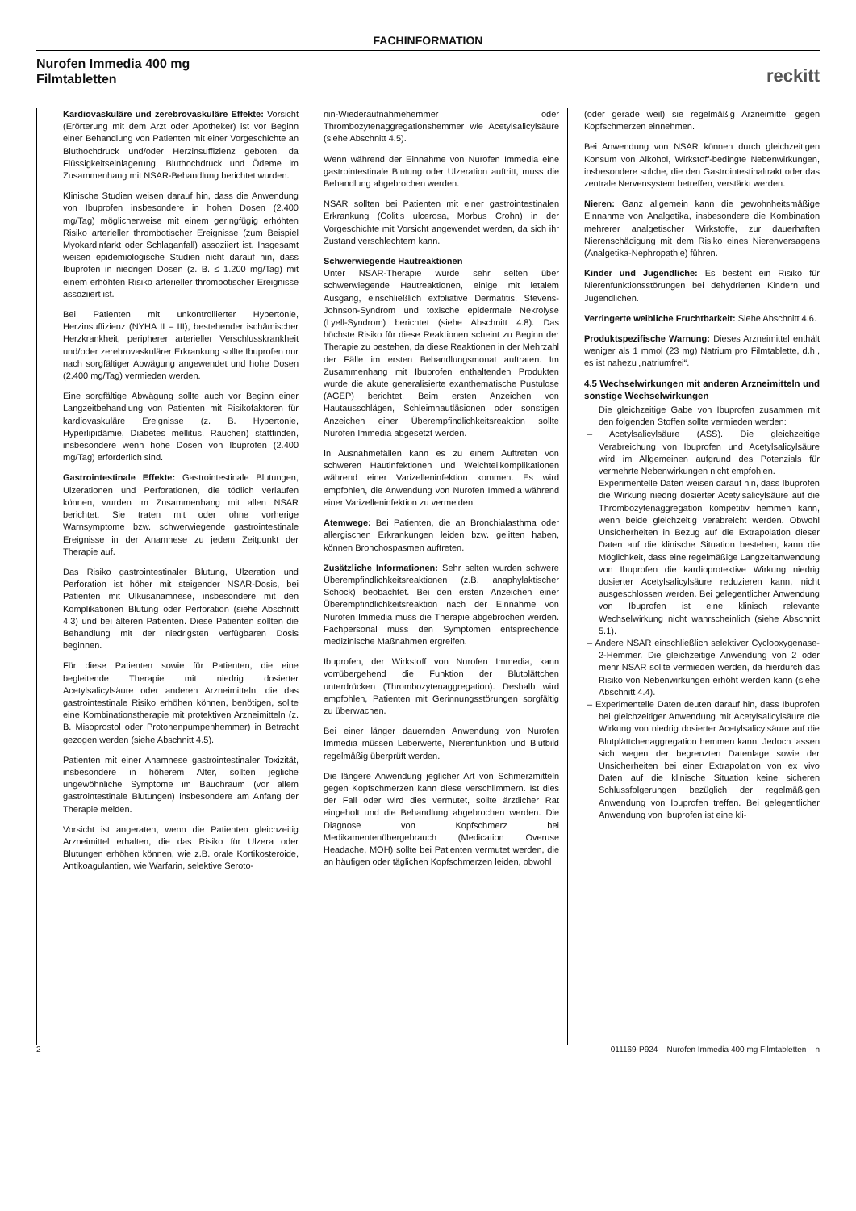FACHINFORMATION
Nurofen Immedia 400 mg
Filmtabletten
reckitt
Kardiovaskuläre und zerebrovaskuläre Effekte: Vorsicht (Erörterung mit dem Arzt oder Apotheker) ist vor Beginn einer Behandlung von Patienten mit einer Vorgeschichte an Bluthochdruck und/oder Herzinsuffizienz geboten, da Flüssigkeitseinlagerung, Bluthochdruck und Ödeme im Zusammenhang mit NSAR-Behandlung berichtet wurden.
Klinische Studien weisen darauf hin, dass die Anwendung von Ibuprofen insbesondere in hohen Dosen (2.400 mg/Tag) möglicherweise mit einem geringfügig erhöhten Risiko arterieller thrombotischer Ereignisse (zum Beispiel Myokardinfarkt oder Schlaganfall) assoziiert ist. Insgesamt weisen epidemiologische Studien nicht darauf hin, dass Ibuprofen in niedrigen Dosen (z. B. ≤ 1.200 mg/Tag) mit einem erhöhten Risiko arterieller thrombotischer Ereignisse assoziiert ist.
Bei Patienten mit unkontrollierter Hypertonie, Herzinsuffizienz (NYHA II – III), bestehender ischämischer Herzkrankheit, peripherer arterieller Verschlusskrankheit und/oder zerebrovaskulärer Erkrankung sollte Ibuprofen nur nach sorgfältiger Abwägung angewendet und hohe Dosen (2.400 mg/Tag) vermieden werden.
Eine sorgfältige Abwägung sollte auch vor Beginn einer Langzeitbehandlung von Patienten mit Risikofaktoren für kardiovaskuläre Ereignisse (z. B. Hypertonie, Hyperlipidämie, Diabetes mellitus, Rauchen) stattfinden, insbesondere wenn hohe Dosen von Ibuprofen (2.400 mg/Tag) erforderlich sind.
Gastrointestinale Effekte: Gastrointestinale Blutungen, Ulzerationen und Perforationen, die tödlich verlaufen können, wurden im Zusammenhang mit allen NSAR berichtet. Sie traten mit oder ohne vorherige Warnsymptome bzw. schwerwiegende gastrointestinale Ereignisse in der Anamnese zu jedem Zeitpunkt der Therapie auf.
Das Risiko gastrointestinaler Blutung, Ulzeration und Perforation ist höher mit steigender NSAR-Dosis, bei Patienten mit Ulkusanamnese, insbesondere mit den Komplikationen Blutung oder Perforation (siehe Abschnitt 4.3) und bei älteren Patienten. Diese Patienten sollten die Behandlung mit der niedrigsten verfügbaren Dosis beginnen.
Für diese Patienten sowie für Patienten, die eine begleitende Therapie mit niedrig dosierter Acetylsalicylsäure oder anderen Arzneimitteln, die das gastrointestinale Risiko erhöhen können, benötigen, sollte eine Kombinationstherapie mit protektiven Arzneimitteln (z. B. Misoprostol oder Protonenpumpenhemmer) in Betracht gezogen werden (siehe Abschnitt 4.5).
Patienten mit einer Anamnese gastrointestinaler Toxizität, insbesondere in höherem Alter, sollten jegliche ungewöhnliche Symptome im Bauchraum (vor allem gastrointestinale Blutungen) insbesondere am Anfang der Therapie melden.
Vorsicht ist angeraten, wenn die Patienten gleichzeitig Arzneimittel erhalten, die das Risiko für Ulzera oder Blutungen erhöhen können, wie z.B. orale Kortikosteroide, Antikoagulantien, wie Warfarin, selektive Seroto-
nin-Wiederaufnahmehemmer oder Thrombozytenaggregationshemmer wie Acetylsalicylsäure (siehe Abschnitt 4.5).
Wenn während der Einnahme von Nurofen Immedia eine gastrointestinale Blutung oder Ulzeration auftritt, muss die Behandlung abgebrochen werden.
NSAR sollten bei Patienten mit einer gastrointestinalen Erkrankung (Colitis ulcerosa, Morbus Crohn) in der Vorgeschichte mit Vorsicht angewendet werden, da sich ihr Zustand verschlechtern kann.
Schwerwiegende Hautreaktionen
Unter NSAR-Therapie wurde sehr selten über schwerwiegende Hautreaktionen, einige mit letalem Ausgang, einschließlich exfoliative Dermatitis, Stevens-Johnson-Syndrom und toxische epidermale Nekrolyse (Lyell-Syndrom) berichtet (siehe Abschnitt 4.8). Das höchste Risiko für diese Reaktionen scheint zu Beginn der Therapie zu bestehen, da diese Reaktionen in der Mehrzahl der Fälle im ersten Behandlungsmonat auftraten. Im Zusammenhang mit Ibuprofen enthaltenden Produkten wurde die akute generalisierte exanthematische Pustulose (AGEP) berichtet. Beim ersten Anzeichen von Hautausschlägen, Schleimhautläsionen oder sonstigen Anzeichen einer Überempfindlichkeitsreaktion sollte Nurofen Immedia abgesetzt werden.
In Ausnahmefällen kann es zu einem Auftreten von schweren Hautinfektionen und Weichteilkomplikationen während einer Varizelleninfektion kommen. Es wird empfohlen, die Anwendung von Nurofen Immedia während einer Varizelleninfektion zu vermeiden.
Atemwege: Bei Patienten, die an Bronchialasthma oder allergischen Erkrankungen leiden bzw. gelitten haben, können Bronchospasmen auftreten.
Zusätzliche Informationen: Sehr selten wurden schwere Überempfindlichkeitsreaktionen (z.B. anaphylaktischer Schock) beobachtet. Bei den ersten Anzeichen einer Überempfindlichkeitsreaktion nach der Einnahme von Nurofen Immedia muss die Therapie abgebrochen werden. Fachpersonal muss den Symptomen entsprechende medizinische Maßnahmen ergreifen.
Ibuprofen, der Wirkstoff von Nurofen Immedia, kann vorrübergehend die Funktion der Blutplättchen unterdrücken (Thrombozytenaggregation). Deshalb wird empfohlen, Patienten mit Gerinnungsstörungen sorgfältig zu überwachen.
Bei einer länger dauernden Anwendung von Nurofen Immedia müssen Leberwerte, Nierenfunktion und Blutbild regelmäßig überprüft werden.
Die längere Anwendung jeglicher Art von Schmerzmitteln gegen Kopfschmerzen kann diese verschlimmern. Ist dies der Fall oder wird dies vermutet, sollte ärztlicher Rat eingeholt und die Behandlung abgebrochen werden. Die Diagnose von Kopfschmerz bei Medikamentenübergebrauch (Medication Overuse Headache, MOH) sollte bei Patienten vermutet werden, die an häufigen oder täglichen Kopfschmerzen leiden, obwohl
(oder gerade weil) sie regelmäßig Arzneimittel gegen Kopfschmerzen einnehmen.
Bei Anwendung von NSAR können durch gleichzeitigen Konsum von Alkohol, Wirkstoff-bedingte Nebenwirkungen, insbesondere solche, die den Gastrointestinaltrakt oder das zentrale Nervensystem betreffen, verstärkt werden.
Nieren: Ganz allgemein kann die gewohnheitsmäßige Einnahme von Analgetika, insbesondere die Kombination mehrerer analgetischer Wirkstoffe, zur dauerhaften Nierenschädigung mit dem Risiko eines Nierenversagens (Analgetika-Nephropathie) führen.
Kinder und Jugendliche: Es besteht ein Risiko für Nierenfunktionsstörungen bei dehydrierten Kindern und Jugendlichen.
Verringerte weibliche Fruchtbarkeit: Siehe Abschnitt 4.6.
Produktspezifische Warnung: Dieses Arzneimittel enthält weniger als 1 mmol (23 mg) Natrium pro Filmtablette, d.h., es ist nahezu „natriumfrei“.
4.5 Wechselwirkungen mit anderen Arzneimitteln und sonstige Wechselwirkungen
Die gleichzeitige Gabe von Ibuprofen zusammen mit den folgenden Stoffen sollte vermieden werden:
– Acetylsalicylsäure (ASS). Die gleichzeitige Verabreichung von Ibuprofen und Acetylsalicylsäure wird im Allgemeinen aufgrund des Potenzials für vermehrte Nebenwirkungen nicht empfohlen.
Experimentelle Daten weisen darauf hin, dass Ibuprofen die Wirkung niedrig dosierter Acetylsalicylsäure auf die Thrombozytenaggregation kompetitiv hemmen kann, wenn beide gleichzeitig verabreicht werden. Obwohl Unsicherheiten in Bezug auf die Extrapolation dieser Daten auf die klinische Situation bestehen, kann die Möglichkeit, dass eine regelmäßige Langzeitanwendung von Ibuprofen die kardioprotektive Wirkung niedrig dosierter Acetylsalicylsäure reduzieren kann, nicht ausgeschlossen werden. Bei gelegentlicher Anwendung von Ibuprofen ist eine klinisch relevante Wechselwirkung nicht wahrscheinlich (siehe Abschnitt 5.1).
– Andere NSAR einschließlich selektiver Cyclooxygenase-2-Hemmer. Die gleichzeitige Anwendung von 2 oder mehr NSAR sollte vermieden werden, da hierdurch das Risiko von Nebenwirkungen erhöht werden kann (siehe Abschnitt 4.4).
– Experimentelle Daten deuten darauf hin, dass Ibuprofen bei gleichzeitiger Anwendung mit Acetylsalicylsäure die Wirkung von niedrig dosierter Acetylsalicylsäure auf die Blutplättchenaggregation hemmen kann. Jedoch lassen sich wegen der begrenzten Datenlage sowie der Unsicherheiten bei einer Extrapolation von ex vivo Daten auf die klinische Situation keine sicheren Schlussfolgerungen bezüglich der regelmäßigen Anwendung von Ibuprofen treffen. Bei gelegentlicher Anwendung von Ibuprofen ist eine kli-
2 011169-P924 – Nurofen Immedia 400 mg Filmtabletten – n